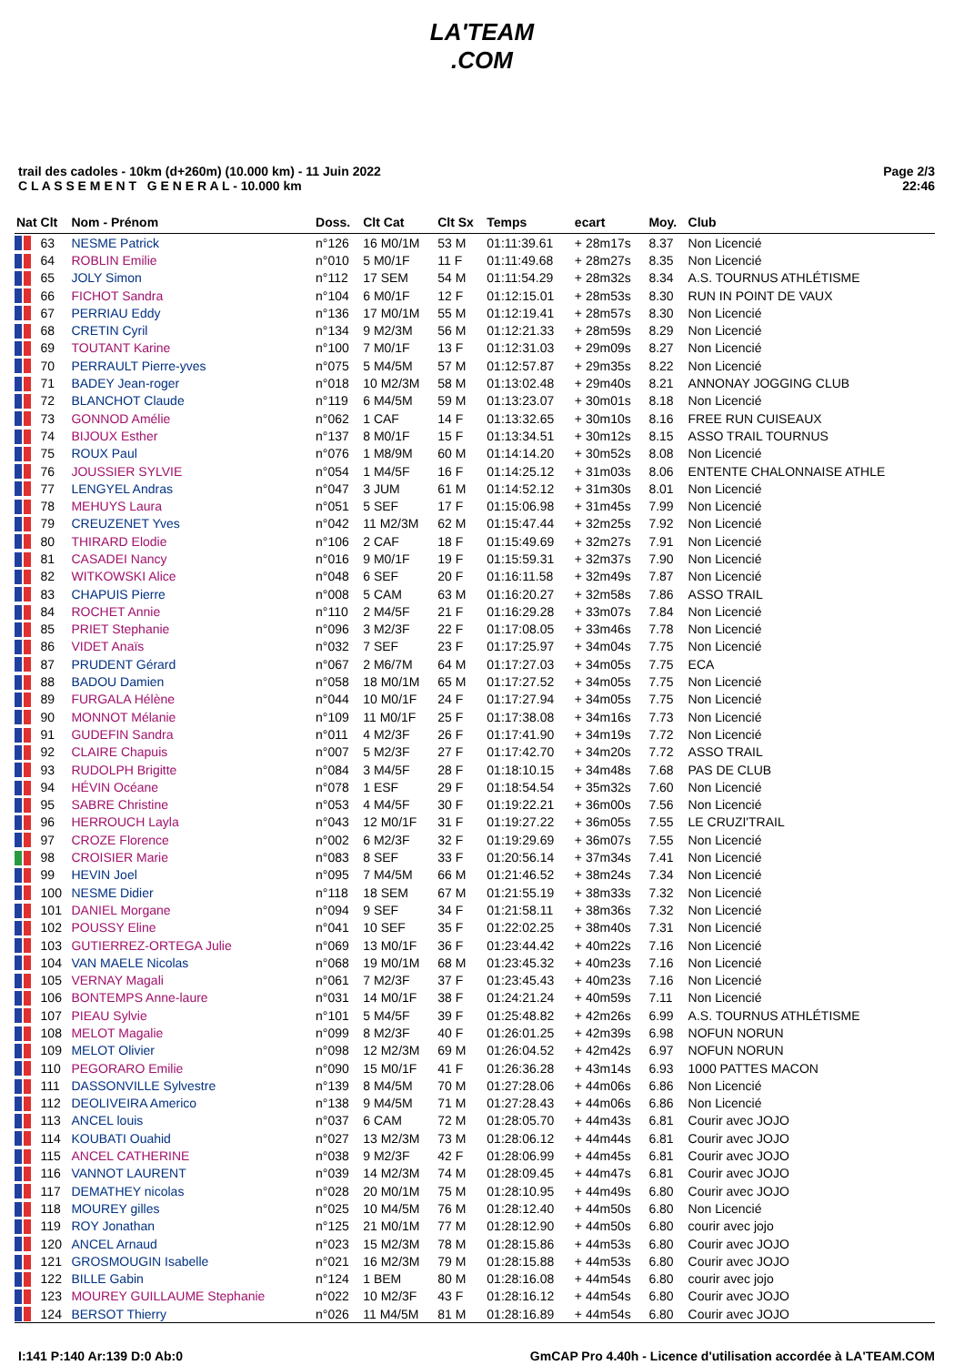LA'TEAM
.COM
trail des cadoles - 10km (d+260m) (10.000 km) - 11 Juin 2022
C L A S S E M E N T G E N E R A L - 10.000 km
Page 2/3
22:46
| Nat | Clt | Nom - Prénom | Doss. | Clt Cat | Clt Sx | Temps | ecart | Moy. | Club |
| --- | --- | --- | --- | --- | --- | --- | --- | --- | --- |
| | 63 | NESME Patrick | n°126 | 16 M0/1M | 53 M | 01:11:39.61 | + 28m17s | 8.37 | Non Licencié |
| | 64 | ROBLIN Emilie | n°010 | 5 M0/1F | 11 F | 01:11:49.68 | + 28m27s | 8.35 | Non Licencié |
| | 65 | JOLY Simon | n°112 | 17 SEM | 54 M | 01:11:54.29 | + 28m32s | 8.34 | A.S. TOURNUS ATHLÉTISME |
| | 66 | FICHOT Sandra | n°104 | 6 M0/1F | 12 F | 01:12:15.01 | + 28m53s | 8.30 | RUN IN POINT DE VAUX |
| | 67 | PERRIAU Eddy | n°136 | 17 M0/1M | 55 M | 01:12:19.41 | + 28m57s | 8.30 | Non Licencié |
| | 68 | CRETIN Cyril | n°134 | 9 M2/3M | 56 M | 01:12:21.33 | + 28m59s | 8.29 | Non Licencié |
| | 69 | TOUTANT Karine | n°100 | 7 M0/1F | 13 F | 01:12:31.03 | + 29m09s | 8.27 | Non Licencié |
| | 70 | PERRAULT Pierre-yves | n°075 | 5 M4/5M | 57 M | 01:12:57.87 | + 29m35s | 8.22 | Non Licencié |
| | 71 | BADEY Jean-roger | n°018 | 10 M2/3M | 58 M | 01:13:02.48 | + 29m40s | 8.21 | ANNONAY JOGGING CLUB |
| | 72 | BLANCHOT Claude | n°119 | 6 M4/5M | 59 M | 01:13:23.07 | + 30m01s | 8.18 | Non Licencié |
| | 73 | GONNOD Amélie | n°062 | 1 CAF | 14 F | 01:13:32.65 | + 30m10s | 8.16 | FREE RUN CUISEAUX |
| | 74 | BIJOUX Esther | n°137 | 8 M0/1F | 15 F | 01:13:34.51 | + 30m12s | 8.15 | ASSO TRAIL TOURNUS |
| | 75 | ROUX Paul | n°076 | 1 M8/9M | 60 M | 01:14:14.20 | + 30m52s | 8.08 | Non Licencié |
| | 76 | JOUSSIER SYLVIE | n°054 | 1 M4/5F | 16 F | 01:14:25.12 | + 31m03s | 8.06 | ENTENTE CHALONNAISE ATHLE |
| | 77 | LENGYEL Andras | n°047 | 3 JUM | 61 M | 01:14:52.12 | + 31m30s | 8.01 | Non Licencié |
| | 78 | MEHUYS Laura | n°051 | 5 SEF | 17 F | 01:15:06.98 | + 31m45s | 7.99 | Non Licencié |
| | 79 | CREUZENET Yves | n°042 | 11 M2/3M | 62 M | 01:15:47.44 | + 32m25s | 7.92 | Non Licencié |
| | 80 | THIRARD Elodie | n°106 | 2 CAF | 18 F | 01:15:49.69 | + 32m27s | 7.91 | Non Licencié |
| | 81 | CASADEI Nancy | n°016 | 9 M0/1F | 19 F | 01:15:59.31 | + 32m37s | 7.90 | Non Licencié |
| | 82 | WITKOWSKI Alice | n°048 | 6 SEF | 20 F | 01:16:11.58 | + 32m49s | 7.87 | Non Licencié |
| | 83 | CHAPUIS Pierre | n°008 | 5 CAM | 63 M | 01:16:20.27 | + 32m58s | 7.86 | ASSO TRAIL |
| | 84 | ROCHET Annie | n°110 | 2 M4/5F | 21 F | 01:16:29.28 | + 33m07s | 7.84 | Non Licencié |
| | 85 | PRIET Stephanie | n°096 | 3 M2/3F | 22 F | 01:17:08.05 | + 33m46s | 7.78 | Non Licencié |
| | 86 | VIDET Anaïs | n°032 | 7 SEF | 23 F | 01:17:25.97 | + 34m04s | 7.75 | Non Licencié |
| | 87 | PRUDENT Gérard | n°067 | 2 M6/7M | 64 M | 01:17:27.03 | + 34m05s | 7.75 | ECA |
| | 88 | BADOU Damien | n°058 | 18 M0/1M | 65 M | 01:17:27.52 | + 34m05s | 7.75 | Non Licencié |
| | 89 | FURGALA Hélène | n°044 | 10 M0/1F | 24 F | 01:17:27.94 | + 34m05s | 7.75 | Non Licencié |
| | 90 | MONNOT Mélanie | n°109 | 11 M0/1F | 25 F | 01:17:38.08 | + 34m16s | 7.73 | Non Licencié |
| | 91 | GUDEFIN Sandra | n°011 | 4 M2/3F | 26 F | 01:17:41.90 | + 34m19s | 7.72 | Non Licencié |
| | 92 | CLAIRE Chapuis | n°007 | 5 M2/3F | 27 F | 01:17:42.70 | + 34m20s | 7.72 | ASSO TRAIL |
| | 93 | RUDOLPH Brigitte | n°084 | 3 M4/5F | 28 F | 01:18:10.15 | + 34m48s | 7.68 | PAS DE CLUB |
| | 94 | HÉVIN Océane | n°078 | 1 ESF | 29 F | 01:18:54.54 | + 35m32s | 7.60 | Non Licencié |
| | 95 | SABRE Christine | n°053 | 4 M4/5F | 30 F | 01:19:22.21 | + 36m00s | 7.56 | Non Licencié |
| | 96 | HERROUCH Layla | n°043 | 12 M0/1F | 31 F | 01:19:27.22 | + 36m05s | 7.55 | LE CRUZI'TRAIL |
| | 97 | CROZE Florence | n°002 | 6 M2/3F | 32 F | 01:19:29.69 | + 36m07s | 7.55 | Non Licencié |
| | 98 | CROISIER Marie | n°083 | 8 SEF | 33 F | 01:20:56.14 | + 37m34s | 7.41 | Non Licencié |
| | 99 | HEVIN Joel | n°095 | 7 M4/5M | 66 M | 01:21:46.52 | + 38m24s | 7.34 | Non Licencié |
| | 100 | NESME Didier | n°118 | 18 SEM | 67 M | 01:21:55.19 | + 38m33s | 7.32 | Non Licencié |
| | 101 | DANIEL Morgane | n°094 | 9 SEF | 34 F | 01:21:58.11 | + 38m36s | 7.32 | Non Licencié |
| | 102 | POUSSY Eline | n°041 | 10 SEF | 35 F | 01:22:02.25 | + 38m40s | 7.31 | Non Licencié |
| | 103 | GUTIERREZ-ORTEGA Julie | n°069 | 13 M0/1F | 36 F | 01:23:44.42 | + 40m22s | 7.16 | Non Licencié |
| | 104 | VAN MAELE Nicolas | n°068 | 19 M0/1M | 68 M | 01:23:45.32 | + 40m23s | 7.16 | Non Licencié |
| | 105 | VERNAY Magali | n°061 | 7 M2/3F | 37 F | 01:23:45.43 | + 40m23s | 7.16 | Non Licencié |
| | 106 | BONTEMPS Anne-laure | n°031 | 14 M0/1F | 38 F | 01:24:21.24 | + 40m59s | 7.11 | Non Licencié |
| | 107 | PIEAU Sylvie | n°101 | 5 M4/5F | 39 F | 01:25:48.82 | + 42m26s | 6.99 | A.S. TOURNUS ATHLÉTISME |
| | 108 | MELOT Magalie | n°099 | 8 M2/3F | 40 F | 01:26:01.25 | + 42m39s | 6.98 | NOFUN NORUN |
| | 109 | MELOT Olivier | n°098 | 12 M2/3M | 69 M | 01:26:04.52 | + 42m42s | 6.97 | NOFUN NORUN |
| | 110 | PEGORARO Emilie | n°090 | 15 M0/1F | 41 F | 01:26:36.28 | + 43m14s | 6.93 | 1000 PATTES MACON |
| | 111 | DASSONVILLE Sylvestre | n°139 | 8 M4/5M | 70 M | 01:27:28.06 | + 44m06s | 6.86 | Non Licencié |
| | 112 | DEOLIVEIRA Americo | n°138 | 9 M4/5M | 71 M | 01:27:28.43 | + 44m06s | 6.86 | Non Licencié |
| | 113 | ANCEL louis | n°037 | 6 CAM | 72 M | 01:28:05.70 | + 44m43s | 6.81 | Courir avec JOJO |
| | 114 | KOUBATI Ouahid | n°027 | 13 M2/3M | 73 M | 01:28:06.12 | + 44m44s | 6.81 | Courir avec JOJO |
| | 115 | ANCEL CATHERINE | n°038 | 9 M2/3F | 42 F | 01:28:06.99 | + 44m45s | 6.81 | Courir avec JOJO |
| | 116 | VANNOT LAURENT | n°039 | 14 M2/3M | 74 M | 01:28:09.45 | + 44m47s | 6.81 | Courir avec JOJO |
| | 117 | DEMATHEY nicolas | n°028 | 20 M0/1M | 75 M | 01:28:10.95 | + 44m49s | 6.80 | Courir avec JOJO |
| | 118 | MOUREY gilles | n°025 | 10 M4/5M | 76 M | 01:28:12.40 | + 44m50s | 6.80 | Non Licencié |
| | 119 | ROY Jonathan | n°125 | 21 M0/1M | 77 M | 01:28:12.90 | + 44m50s | 6.80 | courir avec jojo |
| | 120 | ANCEL Arnaud | n°023 | 15 M2/3M | 78 M | 01:28:15.86 | + 44m53s | 6.80 | Courir avec JOJO |
| | 121 | GROSMOUGIN Isabelle | n°021 | 16 M2/3M | 79 M | 01:28:15.88 | + 44m53s | 6.80 | Courir avec JOJO |
| | 122 | BILLE Gabin | n°124 | 1 BEM | 80 M | 01:28:16.08 | + 44m54s | 6.80 | courir avec jojo |
| | 123 | MOUREY GUILLAUME Stephanie | n°022 | 10 M2/3F | 43 F | 01:28:16.12 | + 44m54s | 6.80 | Courir avec JOJO |
| | 124 | BERSOT Thierry | n°026 | 11 M4/5M | 81 M | 01:28:16.89 | + 44m54s | 6.80 | Courir avec JOJO |
I:141 P:140 Ar:139 D:0 Ab:0 GmCAP Pro 4.40h - Licence d'utilisation accordée à LA'TEAM.COM